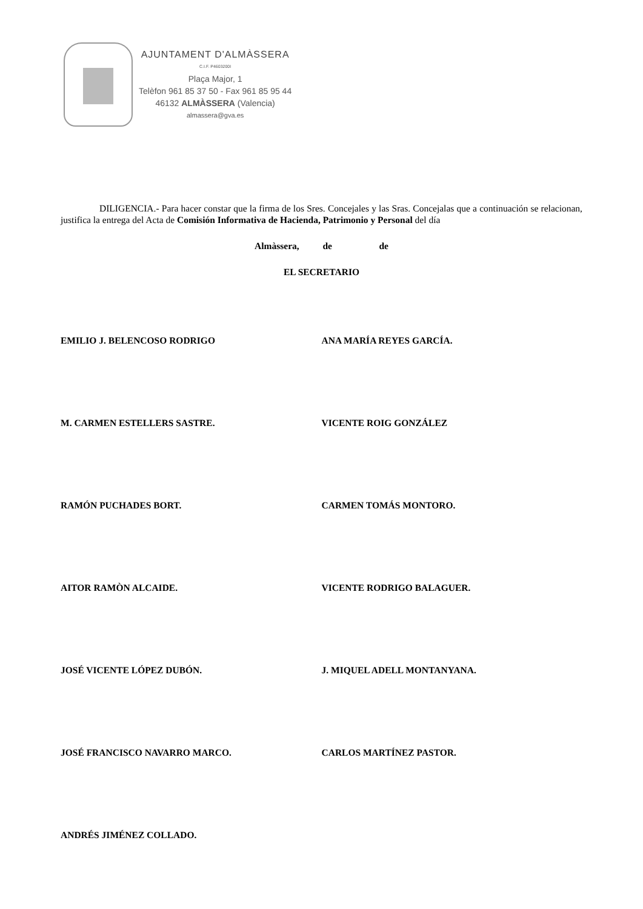AJUNTAMENT D'ALMÀSSERA
C.I.F. P4603200I
Plaça Major, 1
Telèfon 961 85 37 50 - Fax 961 85 95 44
46132 ALMÀSSERA (Valencia)
almassera@gva.es
DILIGENCIA.- Para hacer constar que la firma de los Sres. Concejales y las Sras. Concejalas que a continuación se relacionan, justifica la entrega del Acta de Comisión Informativa de Hacienda, Patrimonio y Personal del día
Almàssera, de de
EL SECRETARIO
EMILIO J. BELENCOSO RODRIGO ANA MARÍA REYES GARCÍA.
M. CARMEN ESTELLERS SASTRE. VICENTE ROIG GONZÁLEZ
RAMÓN PUCHADES BORT. CARMEN TOMÁS MONTORO.
AITOR RAMÒN ALCAIDE. VICENTE RODRIGO BALAGUER.
JOSÉ VICENTE LÓPEZ DUBÓN. J. MIQUEL ADELL MONTANYANA.
JOSÉ FRANCISCO NAVARRO MARCO. CARLOS MARTÍNEZ PASTOR.
ANDRÉS JIMÉNEZ COLLADO.